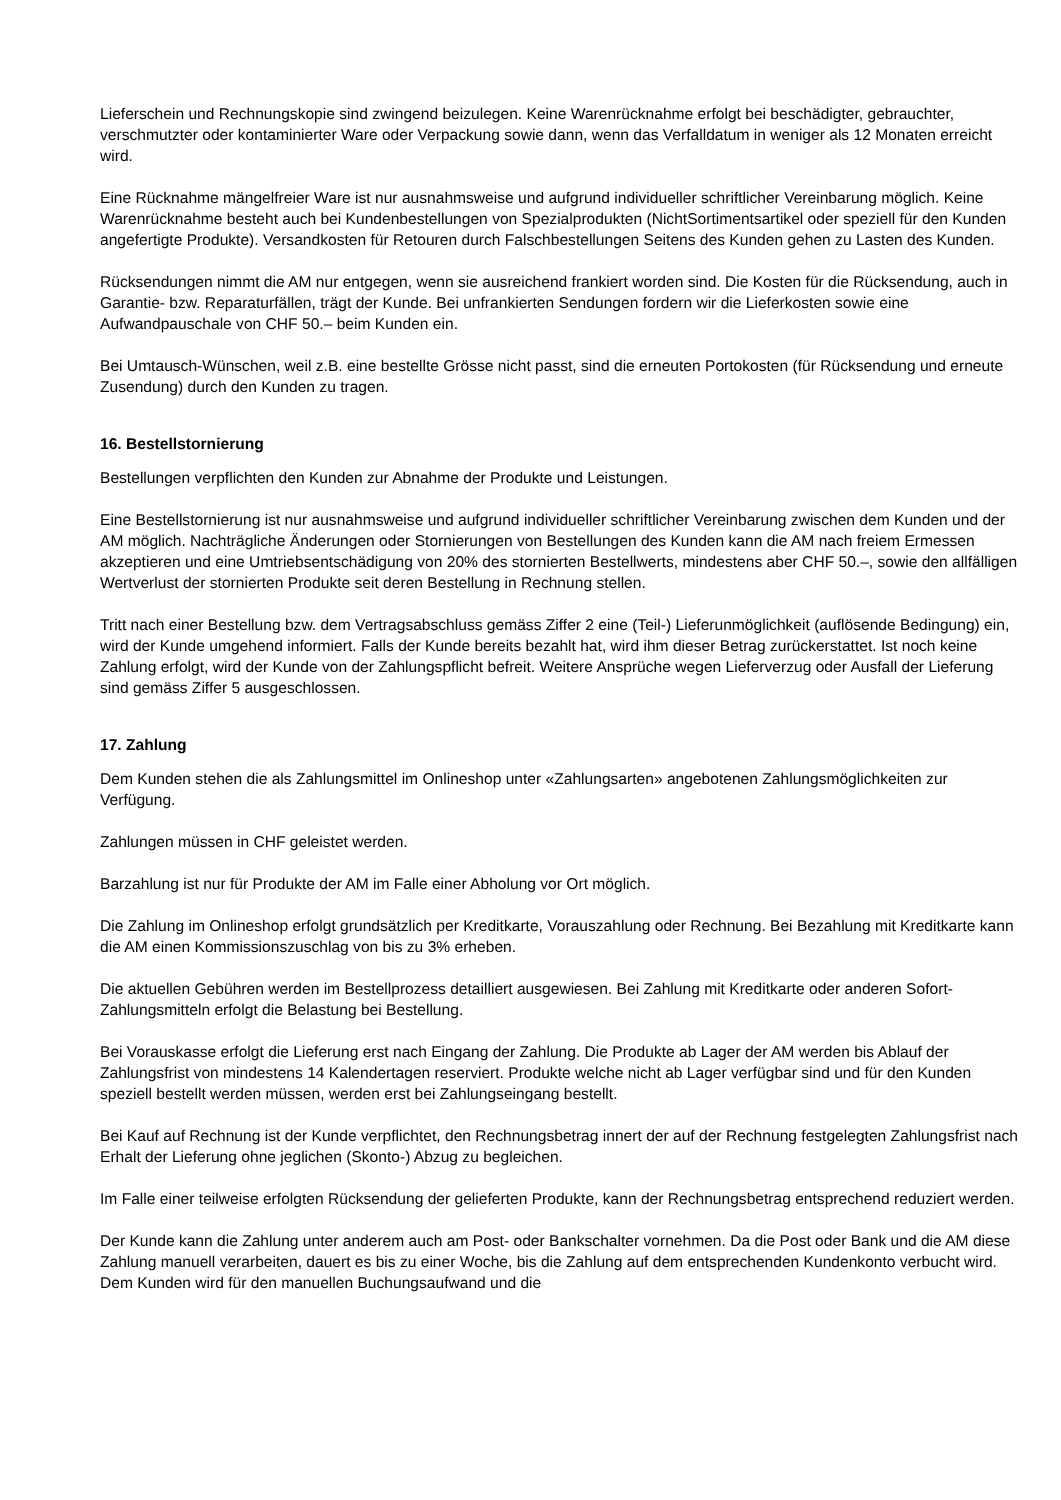Lieferschein und Rechnungskopie sind zwingend beizulegen. Keine Warenrücknahme erfolgt bei beschädigter, gebrauchter, verschmutzter oder kontaminierter Ware oder Verpackung sowie dann, wenn das Verfalldatum in weniger als 12 Monaten erreicht wird.
Eine Rücknahme mängelfreier Ware ist nur ausnahmsweise und aufgrund individueller schriftlicher Vereinbarung möglich. Keine Warenrücknahme besteht auch bei Kundenbestellungen von Spezialprodukten (NichtSortimentsartikel oder speziell für den Kunden angefertigte Produkte). Versandkosten für Retouren durch Falschbestellungen Seitens des Kunden gehen zu Lasten des Kunden.
Rücksendungen nimmt die AM nur entgegen, wenn sie ausreichend frankiert worden sind. Die Kosten für die Rücksendung, auch in Garantie- bzw. Reparaturfällen, trägt der Kunde. Bei unfrankierten Sendungen fordern wir die Lieferkosten sowie eine Aufwandpauschale von CHF 50.– beim Kunden ein.
Bei Umtausch-Wünschen, weil z.B. eine bestellte Grösse nicht passt, sind die erneuten Portokosten (für Rücksendung und erneute Zusendung) durch den Kunden zu tragen.
16. Bestellstornierung
Bestellungen verpflichten den Kunden zur Abnahme der Produkte und Leistungen.
Eine Bestellstornierung ist nur ausnahmsweise und aufgrund individueller schriftlicher Vereinbarung zwischen dem Kunden und der AM möglich. Nachträgliche Änderungen oder Stornierungen von Bestellungen des Kunden kann die AM nach freiem Ermessen akzeptieren und eine Umtriebsentschädigung von 20% des stornierten Bestellwerts, mindestens aber CHF 50.–, sowie den allfälligen Wertverlust der stornierten Produkte seit deren Bestellung in Rechnung stellen.
Tritt nach einer Bestellung bzw. dem Vertragsabschluss gemäss Ziffer 2 eine (Teil-) Lieferunmöglichkeit (auflösende Bedingung) ein, wird der Kunde umgehend informiert. Falls der Kunde bereits bezahlt hat, wird ihm dieser Betrag zurückerstattet. Ist noch keine Zahlung erfolgt, wird der Kunde von der Zahlungspflicht befreit. Weitere Ansprüche wegen Lieferverzug oder Ausfall der Lieferung sind gemäss Ziffer 5 ausgeschlossen.
17. Zahlung
Dem Kunden stehen die als Zahlungsmittel im Onlineshop unter «Zahlungsarten» angebotenen Zahlungsmöglichkeiten zur Verfügung.
Zahlungen müssen in CHF geleistet werden.
Barzahlung ist nur für Produkte der AM im Falle einer Abholung vor Ort möglich.
Die Zahlung im Onlineshop erfolgt grundsätzlich per Kreditkarte, Vorauszahlung oder Rechnung. Bei Bezahlung mit Kreditkarte kann die AM einen Kommissionszuschlag von bis zu 3% erheben.
Die aktuellen Gebühren werden im Bestellprozess detailliert ausgewiesen. Bei Zahlung mit Kreditkarte oder anderen Sofort-Zahlungsmitteln erfolgt die Belastung bei Bestellung.
Bei Vorauskasse erfolgt die Lieferung erst nach Eingang der Zahlung. Die Produkte ab Lager der AM werden bis Ablauf der Zahlungsfrist von mindestens 14 Kalendertagen reserviert. Produkte welche nicht ab Lager verfügbar sind und für den Kunden speziell bestellt werden müssen, werden erst bei Zahlungseingang bestellt.
Bei Kauf auf Rechnung ist der Kunde verpflichtet, den Rechnungsbetrag innert der auf der Rechnung festgelegten Zahlungsfrist nach Erhalt der Lieferung ohne jeglichen (Skonto-) Abzug zu begleichen.
Im Falle einer teilweise erfolgten Rücksendung der gelieferten Produkte, kann der Rechnungsbetrag entsprechend reduziert werden.
Der Kunde kann die Zahlung unter anderem auch am Post- oder Bankschalter vornehmen. Da die Post oder Bank und die AM diese Zahlung manuell verarbeiten, dauert es bis zu einer Woche, bis die Zahlung auf dem entsprechenden Kundenkonto verbucht wird. Dem Kunden wird für den manuellen Buchungsaufwand und die